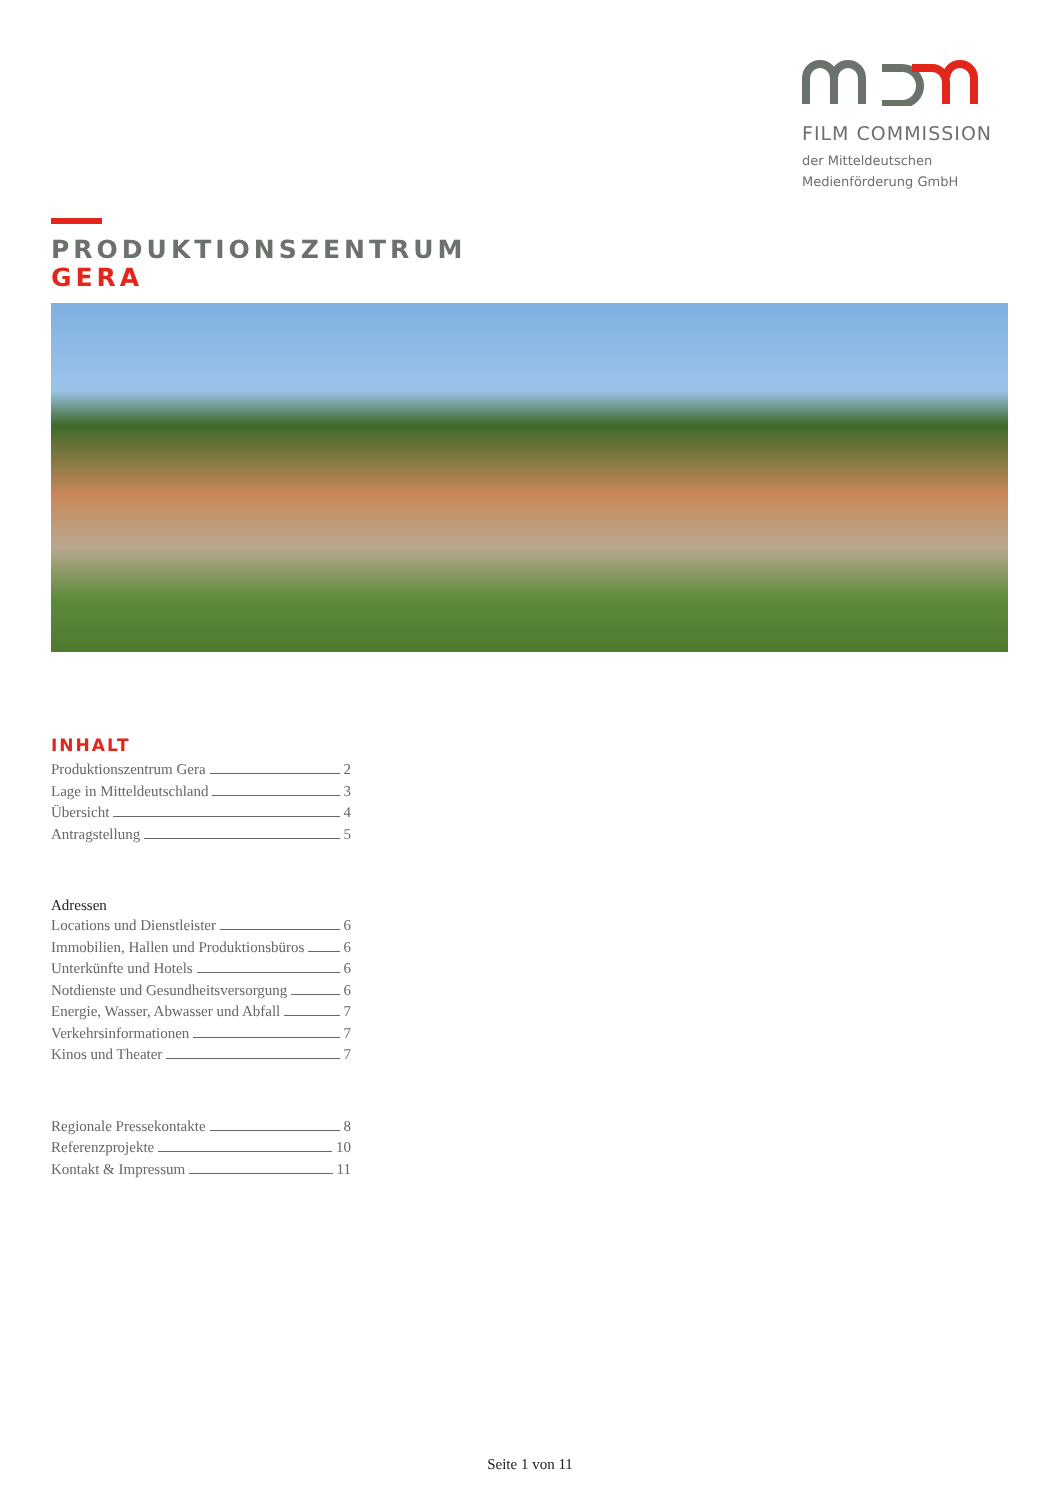FILM COMMISSION
der Mitteldeutschen
Medienförderung GmbH
PRODUKTIONSZENTRUM
GERA
INHALT
Produktionszentrum Gera 2
Lage in Mitteldeutschland 3
Übersicht 4
Antragstellung 5
Adressen
Locations und Dienstleister 6
Immobilien, Hallen und Produktionsbüros 6
Unterkünfte und Hotels 6
Notdienste und Gesundheitsversorgung 6
Energie, Wasser, Abwasser und Abfall 7
Verkehrsinformationen 7
Kinos und Theater 7
Regionale Pressekontakte 8
Referenzprojekte 10
Kontakt & Impressum 11
Seite 1 von 11